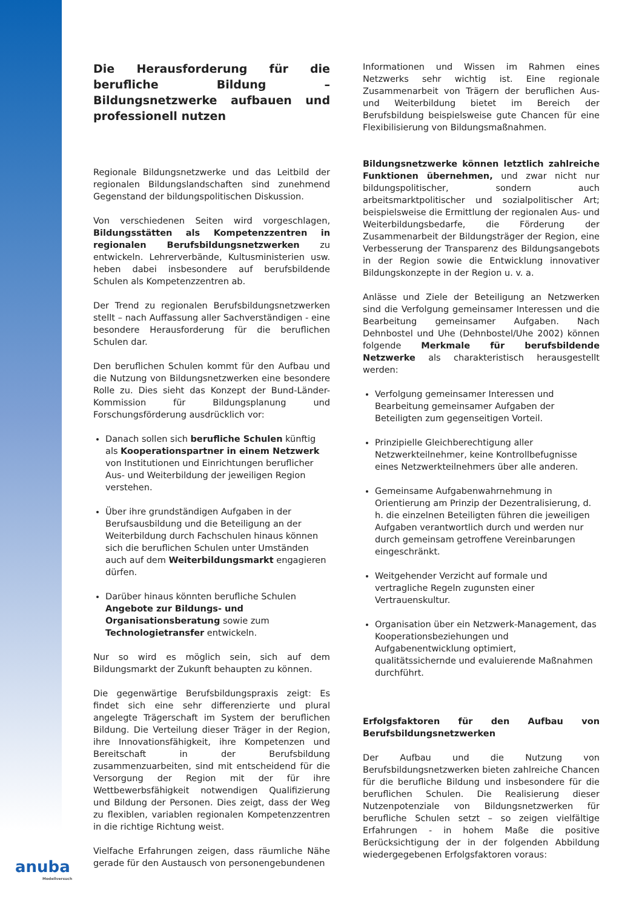Die Herausforderung für die berufliche Bildung – Bildungsnetzwerke aufbauen und professionell nutzen
Regionale Bildungsnetzwerke und das Leitbild der regionalen Bildungslandschaften sind zunehmend Gegenstand der bildungspolitischen Diskussion.
Von verschiedenen Seiten wird vorgeschlagen, Bildungsstätten als Kompetenzzentren in regionalen Berufsbildungsnetzwerken zu entwickeln. Lehrerverbände, Kultusministerien usw. heben dabei insbesondere auf berufsbildende Schulen als Kompetenzzentren ab.
Der Trend zu regionalen Berufsbildungsnetzwerken stellt – nach Auffassung aller Sachverständigen - eine besondere Herausforderung für die beruflichen Schulen dar.
Den beruflichen Schulen kommt für den Aufbau und die Nutzung von Bildungsnetzwerken eine besondere Rolle zu. Dies sieht das Konzept der Bund-Länder-Kommission für Bildungsplanung und Forschungsförderung ausdrücklich vor:
Danach sollen sich berufliche Schulen künftig als Kooperationspartner in einem Netzwerk von Institutionen und Einrichtungen beruflicher Aus- und Weiterbildung der jeweiligen Region verstehen.
Über ihre grundständigen Aufgaben in der Berufsausbildung und die Beteiligung an der Weiterbildung durch Fachschulen hinaus können sich die beruflichen Schulen unter Umständen auch auf dem Weiterbildungsmarkt engagieren dürfen.
Darüber hinaus könnten berufliche Schulen Angebote zur Bildungs- und Organisationsberatung sowie zum Technologietransfer entwickeln.
Nur so wird es möglich sein, sich auf dem Bildungsmarkt der Zukunft behaupten zu können.
Die gegenwärtige Berufsbildungspraxis zeigt: Es findet sich eine sehr differenzierte und plural angelegte Trägerschaft im System der beruflichen Bildung. Die Verteilung dieser Träger in der Region, ihre Innovationsfähigkeit, ihre Kompetenzen und Bereitschaft in der Berufsbildung zusammenzuarbeiten, sind mit entscheidend für die Versorgung der Region mit der für ihre Wettbewerbsfähigkeit notwendigen Qualifizierung und Bildung der Personen. Dies zeigt, dass der Weg zu flexiblen, variablen regionalen Kompetenzzentren in die richtige Richtung weist.
Vielfache Erfahrungen zeigen, dass räumliche Nähe gerade für den Austausch von personengebundenen
Informationen und Wissen im Rahmen eines Netzwerks sehr wichtig ist. Eine regionale Zusammenarbeit von Trägern der beruflichen Aus- und Weiterbildung bietet im Bereich der Berufsbildung beispielsweise gute Chancen für eine Flexibilisierung von Bildungsmaßnahmen.
Bildungsnetzwerke können letztlich zahlreiche Funktionen übernehmen, und zwar nicht nur bildungspolitischer, sondern auch arbeitsmarktpolitischer und sozialpolitischer Art; beispielsweise die Ermittlung der regionalen Aus- und Weiterbildungsbedarfe, die Förderung der Zusammenarbeit der Bildungsträger der Region, eine Verbesserung der Transparenz des Bildungsangebots in der Region sowie die Entwicklung innovativer Bildungskonzepte in der Region u. v. a.
Anlässe und Ziele der Beteiligung an Netzwerken sind die Verfolgung gemeinsamer Interessen und die Bearbeitung gemeinsamer Aufgaben. Nach Dehnbostel und Uhe (Dehnbostel/Uhe 2002) können folgende Merkmale für berufsbildende Netzwerke als charakteristisch herausgestellt werden:
Verfolgung gemeinsamer Interessen und Bearbeitung gemeinsamer Aufgaben der Beteiligten zum gegenseitigen Vorteil.
Prinzipielle Gleichberechtigung aller Netzwerkteilnehmer, keine Kontrollbefugnisse eines Netzwerkteilnehmers über alle anderen.
Gemeinsame Aufgabenwahrnehmung in Orientierung am Prinzip der Dezentralisierung, d. h. die einzelnen Beteiligten führen die jeweiligen Aufgaben verantwortlich durch und werden nur durch gemeinsam getroffene Vereinbarungen eingeschränkt.
Weitgehender Verzicht auf formale und vertragliche Regeln zugunsten einer Vertrauenskultur.
Organisation über ein Netzwerk-Management, das Kooperationsbeziehungen und Aufgabenentwicklung optimiert, qualitätssichernde und evaluierende Maßnahmen durchführt.
Erfolgsfaktoren für den Aufbau von Berufsbildungsnetzwerken
Der Aufbau und die Nutzung von Berufsbildungsnetzwerken bieten zahlreiche Chancen für die berufliche Bildung und insbesondere für die beruflichen Schulen. Die Realisierung dieser Nutzenpotenziale von Bildungsnetzwerken für berufliche Schulen setzt – so zeigen vielfältige Erfahrungen - in hohem Maße die positive Berücksichtigung der in der folgenden Abbildung wiedergegebenen Erfolgsfaktoren voraus:
anuba
Modellversuch